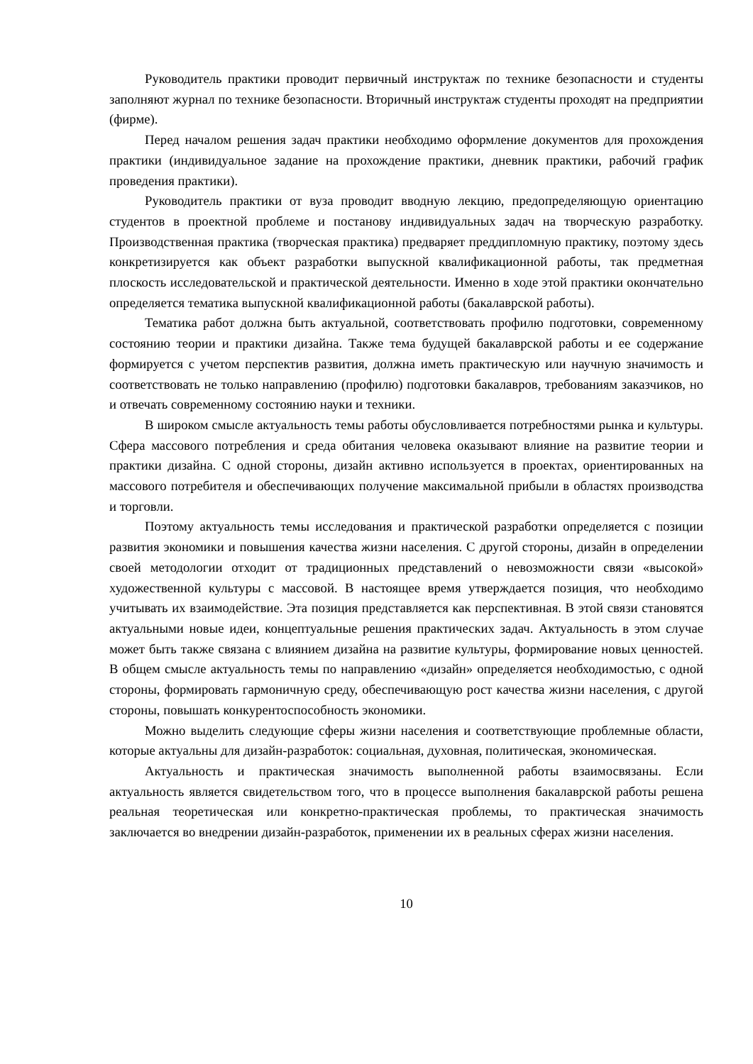Руководитель практики проводит первичный инструктаж по технике безопасности и студенты заполняют журнал по технике безопасности. Вторичный инструктаж студенты проходят на предприятии (фирме).
Перед началом решения задач практики необходимо оформление документов для прохождения практики (индивидуальное задание на прохождение практики, дневник практики, рабочий график проведения практики).
Руководитель практики от вуза проводит вводную лекцию, предопределяющую ориентацию студентов в проектной проблеме и постанову индивидуальных задач на творческую разработку. Производственная практика (творческая практика) предваряет преддипломную практику, поэтому здесь конкретизируется как объект разработки выпускной квалификационной работы, так предметная плоскость исследовательской и практической деятельности. Именно в ходе этой практики окончательно определяется тематика выпускной квалификационной работы (бакалаврской работы).
Тематика работ должна быть актуальной, соответствовать профилю подготовки, современному состоянию теории и практики дизайна. Также тема будущей бакалаврской работы и ее содержание формируется с учетом перспектив развития, должна иметь практическую или научную значимость и соответствовать не только направлению (профилю) подготовки бакалавров, требованиям заказчиков, но и отвечать современному состоянию науки и техники.
В широком смысле актуальность темы работы обусловливается потребностями рынка и культуры. Сфера массового потребления и среда обитания человека оказывают влияние на развитие теории и практики дизайна. С одной стороны, дизайн активно используется в проектах, ориентированных на массового потребителя и обеспечивающих получение максимальной прибыли в областях производства и торговли.
Поэтому актуальность темы исследования и практической разработки определяется с позиции развития экономики и повышения качества жизни населения. С другой стороны, дизайн в определении своей методологии отходит от традиционных представлений о невозможности связи «высокой» художественной культуры с массовой. В настоящее время утверждается позиция, что необходимо учитывать их взаимодействие. Эта позиция представляется как перспективная. В этой связи становятся актуальными новые идеи, концептуальные решения практических задач. Актуальность в этом случае может быть также связана с влиянием дизайна на развитие культуры, формирование новых ценностей. В общем смысле актуальность темы по направлению «дизайн» определяется необходимостью, с одной стороны, формировать гармоничную среду, обеспечивающую рост качества жизни населения, с другой стороны, повышать конкурентоспособность экономики.
Можно выделить следующие сферы жизни населения и соответствующие проблемные области, которые актуальны для дизайн-разработок: социальная, духовная, политическая, экономическая.
Актуальность и практическая значимость выполненной работы взаимосвязаны. Если актуальность является свидетельством того, что в процессе выполнения бакалаврской работы решена реальная теоретическая или конкретно-практическая проблемы, то практическая значимость заключается во внедрении дизайн-разработок, применении их в реальных сферах жизни населения.
10